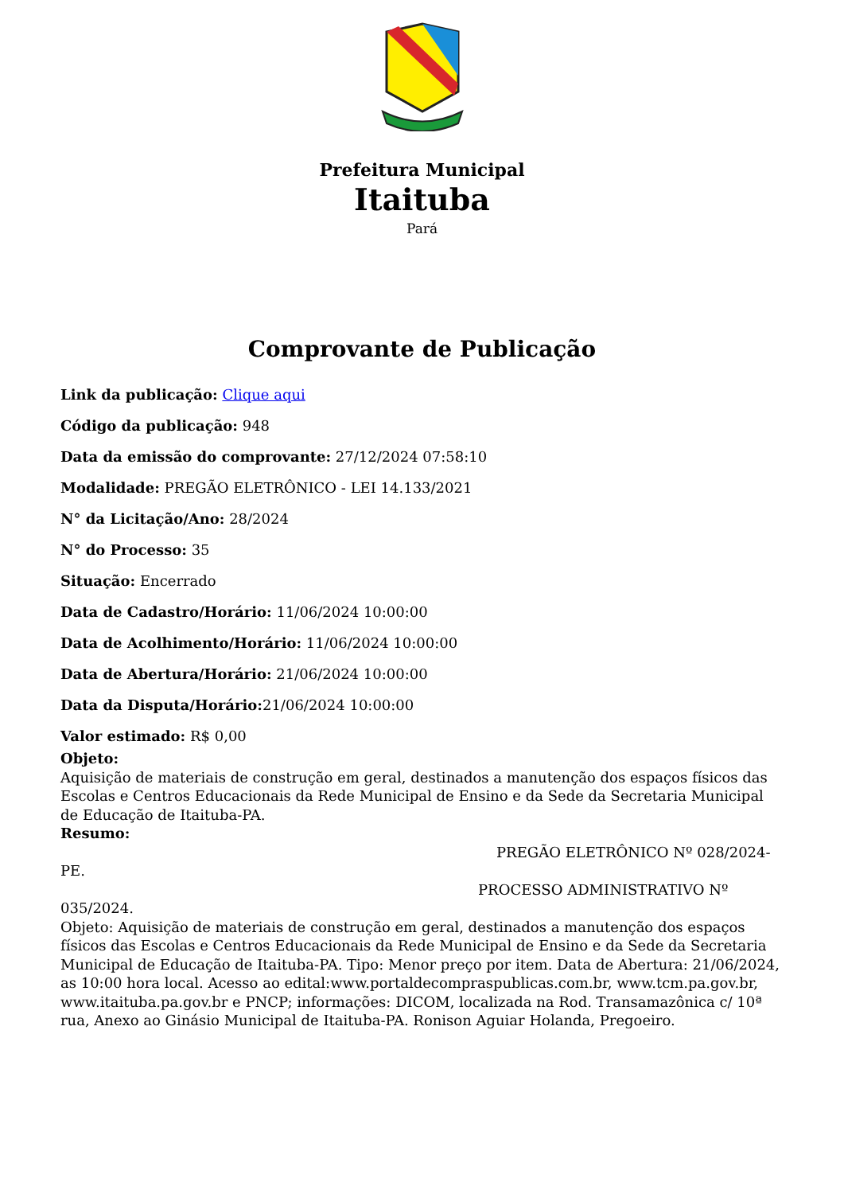Prefeitura Municipal
Itaituba
Pará
Comprovante de Publicação
Link da publicação: Clique aqui
Código da publicação: 948
Data da emissão do comprovante: 27/12/2024 07:58:10
Modalidade: PREGÃO ELETRÔNICO - LEI 14.133/2021
N° da Licitação/Ano: 28/2024
N° do Processo: 35
Situação: Encerrado
Data de Cadastro/Horário: 11/06/2024 10:00:00
Data de Acolhimento/Horário: 11/06/2024 10:00:00
Data de Abertura/Horário: 21/06/2024 10:00:00
Data da Disputa/Horário: 21/06/2024 10:00:00
Valor estimado: R$ 0,00
Objeto:
Aquisição de materiais de construção em geral, destinados a manutenção dos espaços físicos das Escolas e Centros Educacionais da Rede Municipal de Ensino e da Sede da Secretaria Municipal de Educação de Itaituba-PA.
Resumo:
PREGÃO ELETRÔNICO Nº 028/2024-
PE.
PROCESSO ADMINISTRATIVO Nº
035/2024.
Objeto: Aquisição de materiais de construção em geral, destinados a manutenção dos espaços físicos das Escolas e Centros Educacionais da Rede Municipal de Ensino e da Sede da Secretaria Municipal de Educação de Itaituba-PA. Tipo: Menor preço por item. Data de Abertura: 21/06/2024, as 10:00 hora local. Acesso ao edital:www.portaldecompraspublicas.com.br, www.tcm.pa.gov.br, www.itaituba.pa.gov.br e PNCP; informações: DICOM, localizada na Rod. Transamazônica c/ 10ª rua, Anexo ao Ginásio Municipal de Itaituba-PA. Ronison Aguiar Holanda, Pregoeiro.